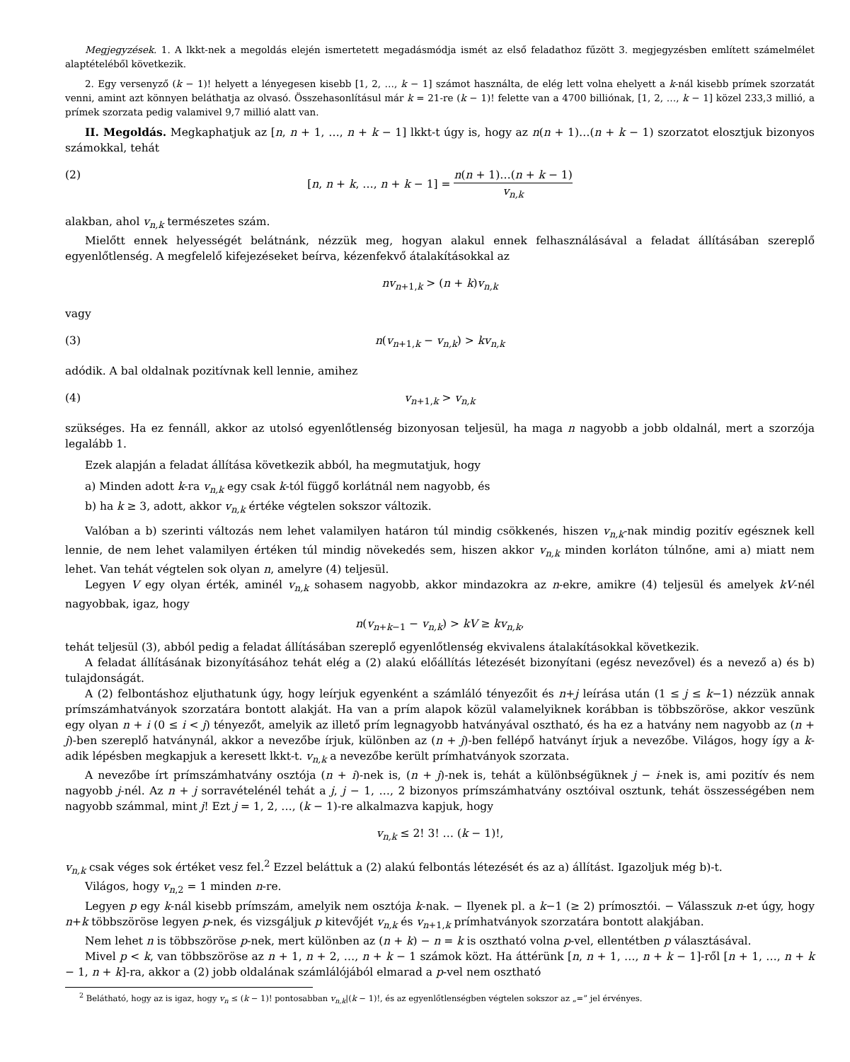Megjegyzések. 1. A lkkt-nek a megoldás elején ismertetett megadásmódja ismét az első feladathoz fűzött 3. megjegyzésben említett számelmélet alaptételéből következik.
2. Egy versenyző (k − 1)! helyett a lényegesen kisebb [1, 2, …, k − 1] számot használta, de elég lett volna ehelyett a k-nál kisebb prímek szorzatát venni, amint azt könnyen beláthatja az olvasó. Összehasonlításul már k = 21-re (k − 1)! felette van a 4700 billiónak, [1, 2, …, k − 1] közel 233,3 millió, a prímek szorzata pedig valamivel 9,7 millió alatt van.
II. Megoldás. Megkaphatjuk az [n, n + 1, …, n + k − 1] lkkt-t úgy is, hogy az n(n + 1)…(n + k − 1) szorzatot elosztjuk bizonyos számokkal, tehát
(2) [n, n + k, …, n + k − 1] = n(n + 1)…(n + k − 1) v<sub>n,k</sub>
alakban, ahol v<sub>n,k</sub> természetes szám.
Mielőtt ennek helyességét belátnánk, nézzük meg, hogyan alakul ennek felhasználásával a feladat állításában szereplő egyenlőtlenség. A megfelelő kifejezéseket beírva, kézenfekvő átalakításokkal az
nv<sub>n+1,k</sub> > (n + k)v<sub>n,k</sub>
vagy
(3) n(v<sub>n+1,k</sub> − v<sub>n,k</sub>) > kv<sub>n,k</sub>
adódik. A bal oldalnak pozitívnak kell lennie, amihez
(4) v<sub>n+1,k</sub> > v<sub>n,k</sub>
szükséges. Ha ez fennáll, akkor az utolsó egyenlőtlenség bizonyosan teljesül, ha maga n nagyobb a jobb oldalnál, mert a szorzója legalább 1.
Ezek alapján a feladat állítása következik abból, ha megmutatjuk, hogy
a) Minden adott k-ra v<sub>n,k</sub> egy csak k-tól függő korlátnál nem nagyobb, és
b) ha k ≥ 3, adott, akkor v<sub>n,k</sub> értéke végtelen sokszor változik.
Valóban a b) szerinti változás nem lehet valamilyen határon túl mindig csökkenés, hiszen v<sub>n,k</sub>-nak mindig pozitív egésznek kell lennie, de nem lehet valamilyen értéken túl mindig növekedés sem, hiszen akkor v<sub>n,k</sub> minden korláton túlnőne, ami a) miatt nem lehet. Van tehát végtelen sok olyan n, amelyre (4) teljesül.
Legyen V egy olyan érték, aminél v<sub>n,k</sub> sohasem nagyobb, akkor mindazokra az n-ekre, amikre (4) teljesül és amelyek kV-nél nagyobbak, igaz, hogy
n(v<sub>n+k−1</sub> − v<sub>n,k</sub>) > kV ≥ kv<sub>n,k</sub>,
tehát teljesül (3), abból pedig a feladat állításában szereplő egyenlőtlenség ekvivalens átalakításokkal következik.
A feladat állításának bizonyításához tehát elég a (2) alakú előállítás létezését bizonyítani (egész nevezővel) és a nevező a) és b) tulajdonságát.
A (2) felbontáshoz eljuthatunk úgy, hogy leírjuk egyenként a számláló tényezőit és n+j leírása után (1 ≤ j ≤ k−1) nézzük annak prímszámhatványok szorzatára bontott alakját. Ha van a prím alapok közül valamelyiknek korábban is többszöröse, akkor veszünk egy olyan n + i (0 ≤ i < j) tényezőt, amelyik az illető prím legnagyobb hatványával osztható, és ha ez a hatvány nem nagyobb az (n + j)-ben szereplő hatványnál, akkor a nevezőbe írjuk, különben az (n + j)-ben fellépő hatványt írjuk a nevezőbe. Világos, hogy így a k-adik lépésben megkapjuk a keresett lkkt-t. v<sub>n,k</sub> a nevezőbe került prímhatványok szorzata.
A nevezőbe írt prímszámhatvány osztója (n + i)-nek is, (n + j)-nek is, tehát a különbségüknek j − i-nek is, ami pozitív és nem nagyobb j-nél. Az n + j sorravételénél tehát a j, j − 1, …, 2 bizonyos prímszámhatvány osztóival osztunk, tehát összességében nem nagyobb számmal, mint j! Ezt j = 1, 2, …, (k − 1)-re alkalmazva kapjuk, hogy
v<sub>n,k</sub> ≤ 2! 3! … (k − 1)!,
v<sub>n,k</sub> csak véges sok értéket vesz fel.<sup>2</sup> Ezzel beláttuk a (2) alakú felbontás létezését és az a) állítást. Igazoljuk még b)-t.
Világos, hogy v<sub>n,2</sub> = 1 minden n-re.
Legyen p egy k-nál kisebb prímszám, amelyik nem osztója k-nak. − Ilyenek pl. a k−1 (≥ 2) prímosztói. − Válasszuk n-et úgy, hogy n+k többszöröse legyen p-nek, és vizsgáljuk p kitevőjét v<sub>n,k</sub> és v<sub>n+1,k</sub> prímhatványok szorzatára bontott alakjában.
Nem lehet n is többszöröse p-nek, mert különben az (n + k) − n = k is osztható volna p-vel, ellentétben p választásával.
Mivel p < k, van többszöröse az n + 1, n + 2, …, n + k − 1 számok közt. Ha áttérünk [n, n + 1, …, n + k − 1]-ről [n + 1, …, n + k − 1, n + k]-ra, akkor a (2) jobb oldalának számlálójából elmarad a p-vel nem osztható
<sup>2</sup> Belátható, hogy az is igaz, hogy v<sub>n</sub> ≤ (k − 1)! pontosabban v<sub>n,k</sub>|(k − 1)!, és az egyenlőtlenségben végtelen sokszor az „=” jel érvényes.